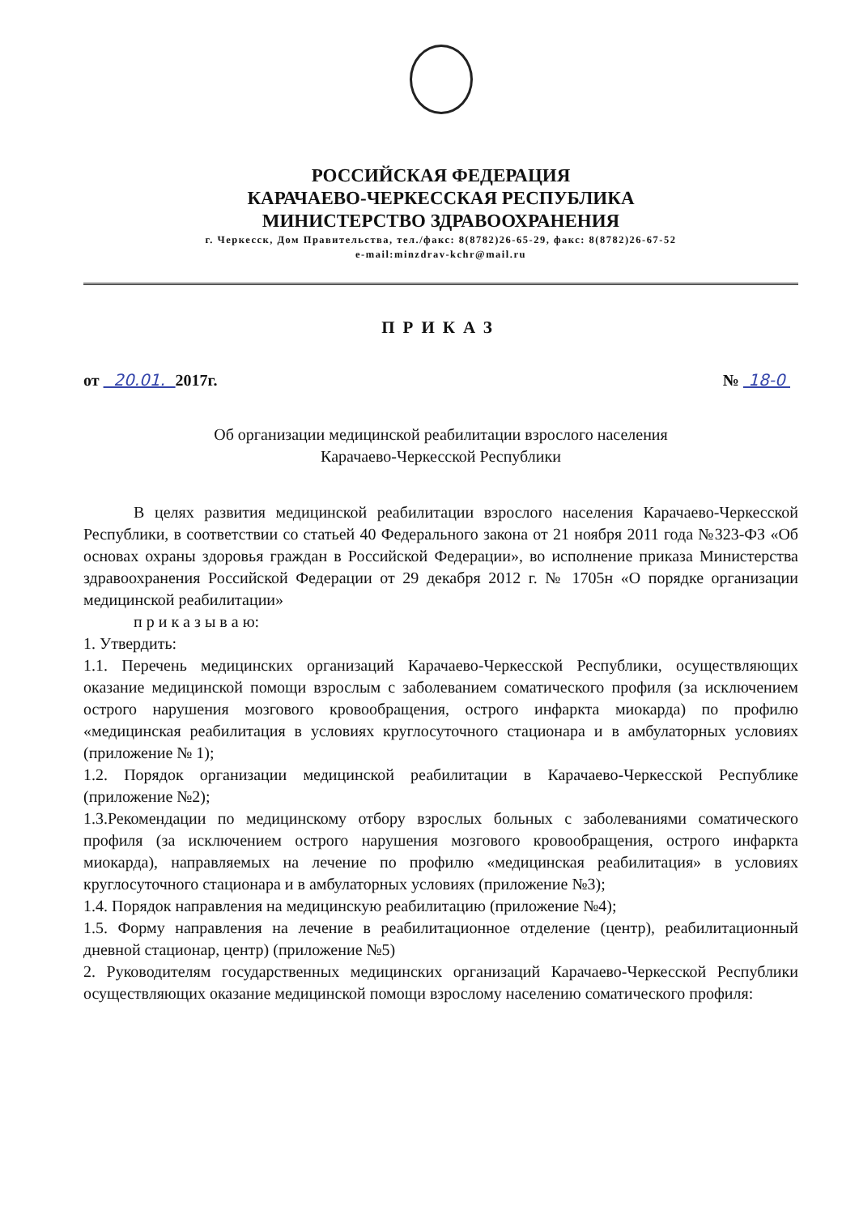РОССИЙСКАЯ ФЕДЕРАЦИЯ
КАРАЧАЕВО-ЧЕРКЕССКАЯ РЕСПУБЛИКА
МИНИСТЕРСТВО ЗДРАВООХРАНЕНИЯ
г. Черкесск, Дом Правительства, тел./факс: 8(8782)26-65-29, факс: 8(8782)26-67-52
e-mail:minzdrav-kchr@mail.ru
ПРИКАЗ
от 20.01. 2017г. № 18-0
Об организации медицинской реабилитации взрослого населения
Карачаево-Черкесской Республики
В целях развития медицинской реабилитации взрослого населения Карачаево-Черкесской Республики, в соответствии со статьей 40 Федерального закона от 21 ноября 2011 года №323-ФЗ «Об основах охраны здоровья граждан в Российской Федерации», во исполнение приказа Министерства здравоохранения Российской Федерации от 29 декабря 2012 г. № 1705н «О порядке организации медицинской реабилитации»
п р и к а з ы в а ю:
1. Утвердить:
1.1. Перечень медицинских организаций Карачаево-Черкесской Республики, осуществляющих оказание медицинской помощи взрослым с заболеванием соматического профиля (за исключением острого нарушения мозгового кровообращения, острого инфаркта миокарда) по профилю «медицинская реабилитация в условиях круглосуточного стационара и в амбулаторных условиях (приложение № 1);
1.2. Порядок организации медицинской реабилитации в Карачаево-Черкесской Республике (приложение №2);
1.3.Рекомендации по медицинскому отбору взрослых больных с заболеваниями соматического профиля (за исключением острого нарушения мозгового кровообращения, острого инфаркта миокарда), направляемых на лечение по профилю «медицинская реабилитация» в условиях круглосуточного стационара и в амбулаторных условиях (приложение №3);
1.4. Порядок направления на медицинскую реабилитацию (приложение №4);
1.5. Форму направления на лечение в реабилитационное отделение (центр), реабилитационный дневной стационар, центр) (приложение №5)
2. Руководителям государственных медицинских организаций Карачаево-Черкесской Республики осуществляющих оказание медицинской помощи взрослому населению соматического профиля: